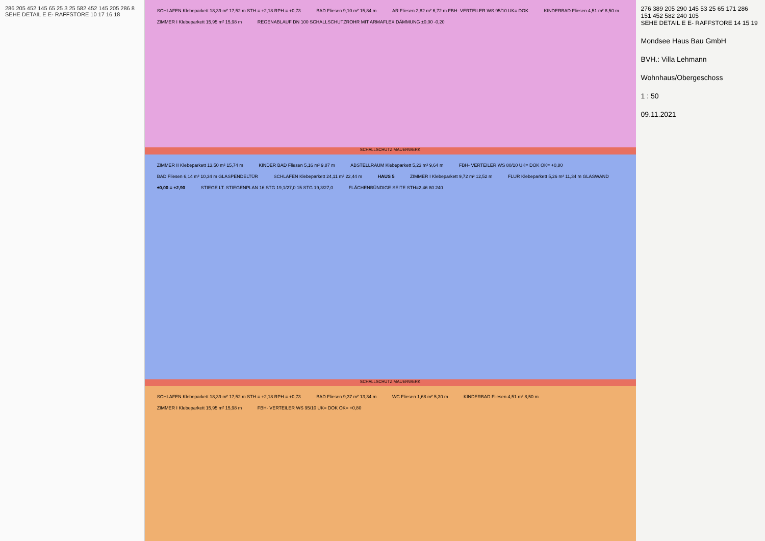286 205 452 145 65 25 3 25 582 452 145 205 286 8
SEHE DETAIL E E- RAFFSTORE 10 17 16 18
SCHLAFEN Klebeparkett 18,39 m² 17,52 m STH = +2,18 RPH = +0,73
BAD Fliesen 9,10 m² 15,84 m
AR Fliesen 2,82 m² 6,72 m FBH- VERTEILER WS 95/10 UK= DOK
KINDERBAD Fliesen 4,51 m² 8,50 m
ZIMMER I Klebeparkett 15,95 m² 15,98 m
REGENABLAUF DN 100 SCHALLSCHUTZROHR MIT ARMAFLEX DÄMMUNG ±0,00 -0,20
SCHALLSCHUTZ MAUERWERK
ZIMMER II Klebeparkett 13,50 m² 15,74 m
KINDER BAD Fliesen 5,16 m² 9,87 m
ABSTELLRAUM Klebeparkett 5,23 m² 9,64 m
FBH- VERTEILER WS 80/10 UK= DOK OK= +0,80
BAD Fliesen 6,14 m² 10,34 m GLASPENDELTÜR
SCHLAFEN Klebeparkett 24,11 m² 22,44 m
HAUS 5
ZIMMER I Klebeparkett 9,72 m² 12,52 m
FLUR Klebeparkett 5,26 m² 11,34 m GLASWAND
±0,00 = +2,90
STIEGE LT. STIEGENPLAN 16 STG 19,1/27,0 15 STG 19,3/27,0
FLÄCHENBÜNDIGE SEITE STH=2,46 80 240
SCHALLSCHUTZ MAUERWERK
SCHLAFEN Klebeparkett 18,39 m² 17,52 m STH = +2,18 RPH = +0,73
BAD Fliesen 9,37 m² 13,34 m WC Fliesen 1,68 m² 5,30 m
KINDERBAD Fliesen 4,51 m² 8,50 m
ZIMMER I Klebeparkett 15,95 m² 15,98 m
FBH- VERTEILER WS 95/10 UK= DOK OK= +0,80
276 389 205 290 145 53 25 65 171 286 151 452 582 240 105
SEHE DETAIL E E- RAFFSTORE 14 15 19
Mondsee Haus Bau GmbH
BVH.: Villa Lehmann
Wohnhaus/Obergeschoss
1 : 50
09.11.2021